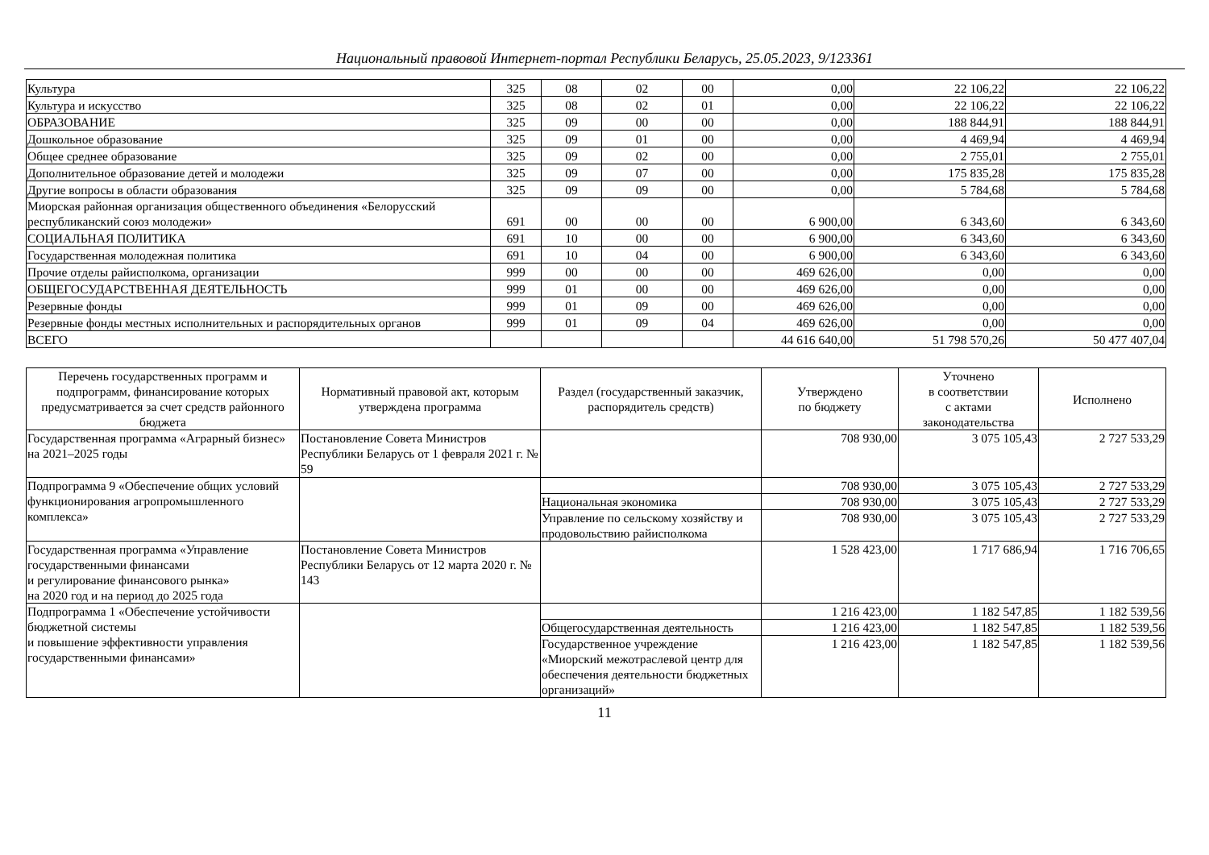Национальный правовой Интернет-портал Республики Беларусь, 25.05.2023, 9/123361
| Культура | 325 | 08 | 02 | 00 | 0,00 | 22 106,22 | 22 106,22 |
| Культура и искусство | 325 | 08 | 02 | 01 | 0,00 | 22 106,22 | 22 106,22 |
| ОБРАЗОВАНИЕ | 325 | 09 | 00 | 00 | 0,00 | 188 844,91 | 188 844,91 |
| Дошкольное образование | 325 | 09 | 01 | 00 | 0,00 | 4 469,94 | 4 469,94 |
| Общее среднее образование | 325 | 09 | 02 | 00 | 0,00 | 2 755,01 | 2 755,01 |
| Дополнительное образование детей и молодежи | 325 | 09 | 07 | 00 | 0,00 | 175 835,28 | 175 835,28 |
| Другие вопросы в области образования | 325 | 09 | 09 | 00 | 0,00 | 5 784,68 | 5 784,68 |
| Миорская районная организация общественного объединения «Белорусский республиканский союз молодежи» | 691 | 00 | 00 | 00 | 6 900,00 | 6 343,60 | 6 343,60 |
| СОЦИАЛЬНАЯ ПОЛИТИКА | 691 | 10 | 00 | 00 | 6 900,00 | 6 343,60 | 6 343,60 |
| Государственная молодежная политика | 691 | 10 | 04 | 00 | 6 900,00 | 6 343,60 | 6 343,60 |
| Прочие отделы райисполкома, организации | 999 | 00 | 00 | 00 | 469 626,00 | 0,00 | 0,00 |
| ОБЩЕГОСУДАРСТВЕННАЯ ДЕЯТЕЛЬНОСТЬ | 999 | 01 | 00 | 00 | 469 626,00 | 0,00 | 0,00 |
| Резервные фонды | 999 | 01 | 09 | 00 | 469 626,00 | 0,00 | 0,00 |
| Резервные фонды местных исполнительных и распорядительных органов | 999 | 01 | 09 | 04 | 469 626,00 | 0,00 | 0,00 |
| ВСЕГО | | | | | 44 616 640,00 | 51 798 570,26 | 50 477 407,04 |
| Перечень государственных программ и подпрограмм, финансирование которых предусматривается за счет средств районного бюджета | Нормативный правовой акт, которым утверждена программа | Раздел (государственный заказчик, распорядитель средств) | Утверждено по бюджету | Уточнено в соответствии с актами законодательства | Исполнено |
| --- | --- | --- | --- | --- | --- |
| Государственная программа «Аграрный бизнес» на 2021–2025 годы | Постановление Совета Министров Республики Беларусь от 1 февраля 2021 г. № 59 | | 708 930,00 | 3 075 105,43 | 2 727 533,29 |
| Подпрограмма 9 «Обеспечение общих условий функционирования агропромышленного комплекса» | | | 708 930,00 | 3 075 105,43 | 2 727 533,29 |
| | | Национальная экономика | 708 930,00 | 3 075 105,43 | 2 727 533,29 |
| | | Управление по сельскому хозяйству и продовольствию райисполкома | 708 930,00 | 3 075 105,43 | 2 727 533,29 |
| Государственная программа «Управление государственными финансами и регулирование финансового рынка» на 2020 год и на период до 2025 года | Постановление Совета Министров Республики Беларусь от 12 марта 2020 г. № 143 | | 1 528 423,00 | 1 717 686,94 | 1 716 706,65 |
| Подпрограмма 1 «Обеспечение устойчивости бюджетной системы и повышение эффективности управления государственными финансами» | | | 1 216 423,00 | 1 182 547,85 | 1 182 539,56 |
| | | Общегосударственная деятельность | 1 216 423,00 | 1 182 547,85 | 1 182 539,56 |
| | | Государственное учреждение «Миорский межотраслевой центр для обеспечения деятельности бюджетных организаций» | 1 216 423,00 | 1 182 547,85 | 1 182 539,56 |
11